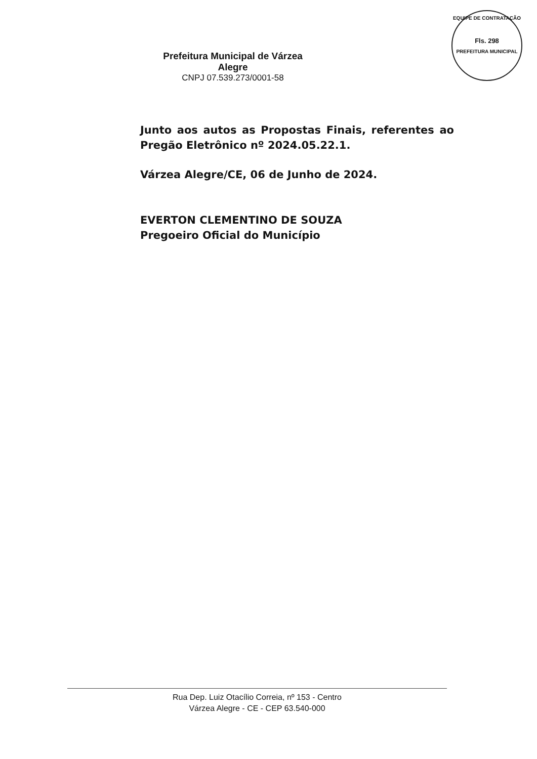EQUIPE DE CONTRATAÇÃO
Fls. 298
PREFEITURA MUNICIPAL
Prefeitura Municipal de Várzea Alegre
CNPJ 07.539.273/0001-58
Junto aos autos as Propostas Finais, referentes ao Pregão Eletrônico nº 2024.05.22.1.
Várzea Alegre/CE, 06 de Junho de 2024.
EVERTON CLEMENTINO DE SOUZA
Pregoeiro Oficial do Município
Rua Dep. Luiz Otacílio Correia, nº 153 - Centro
Várzea Alegre - CE - CEP 63.540-000